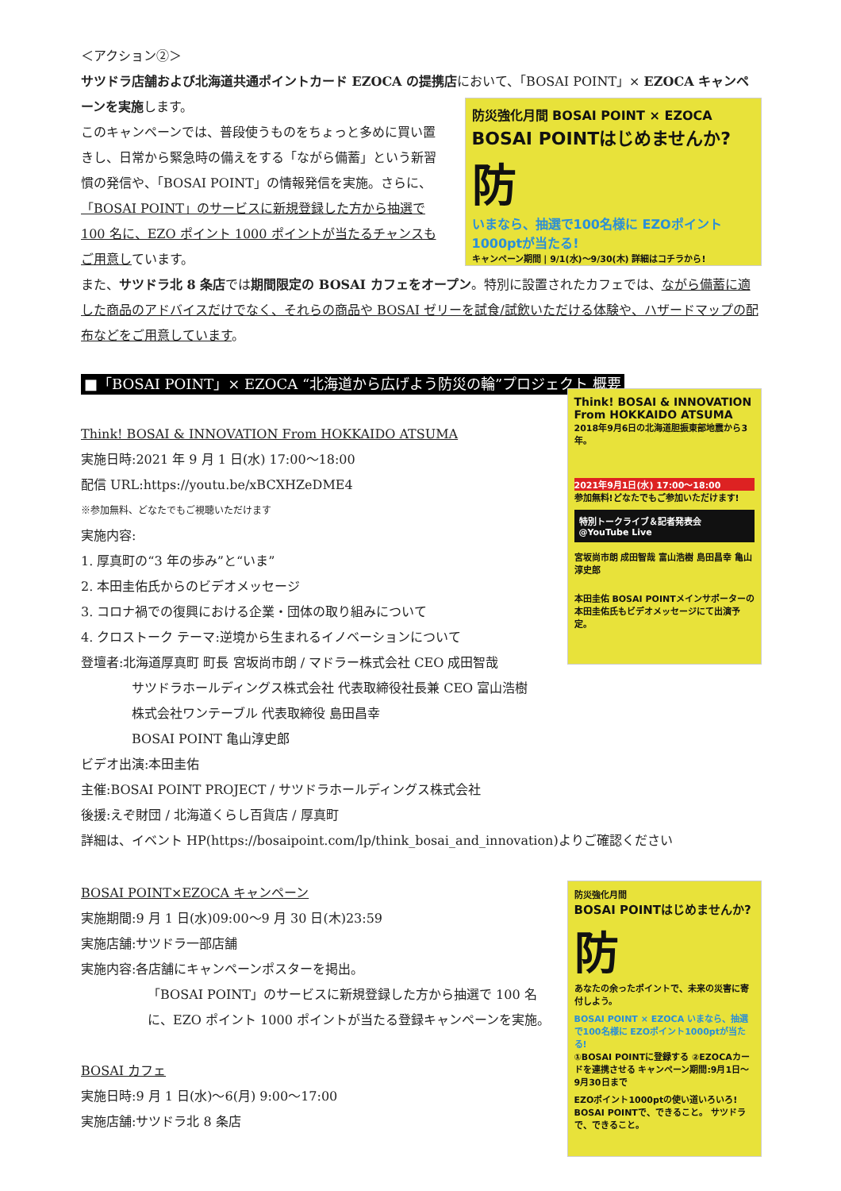＜アクション②＞
サツドラ店舗および北海道共通ポイントカード EZOCA の提携店において、「BOSAI POINT」× EZOCA キャンペーンを実施します。
このキャンペーンでは、普段使うものをちょっと多めに買い置きし、日常から緊急時の備えをする「ながら備蓄」という新習慣の発信や、「BOSAI POINT」の情報発信を実施。さらに、「BOSAI POINT」のサービスに新規登録した方から抽選で 100 名に、EZO ポイント 1000 ポイントが当たるチャンスもご用意しています。
防災強化月間 BOSAI POINT × EZOCA
BOSAI POINTはじめませんか?
防
いまなら、抽選で100名様に EZOポイント 1000ptが当たる!
キャンペーン期間 | 9/1(水)～9/30(木) 詳細はコチラから!
また、サツドラ北 8 条店では期間限定の BOSAI カフェをオープン。特別に設置されたカフェでは、ながら備蓄に適した商品のアドバイスだけでなく、それらの商品や BOSAI ゼリーを試食/試飲いただける体験や、ハザードマップの配布などをご用意しています。
■「BOSAI POINT」× EZOCA “北海道から広げよう防災の輪”プロジェクト 概要
Think! BOSAI & INNOVATION From HOKKAIDO ATSUMA
実施日時:2021 年 9 月 1 日(水) 17:00～18:00
配信 URL:https://youtu.be/xBCXHZeDME4
※参加無料、どなたでもご視聴いただけます
実施内容:
1. 厚真町の“3 年の歩み”と“いま”
2. 本田圭佑氏からのビデオメッセージ
3. コロナ禍での復興における企業・団体の取り組みについて
4. クロストーク テーマ:逆境から生まれるイノベーションについて
登壇者:北海道厚真町 町長 宮坂尚市朗 / マドラー株式会社 CEO 成田智哉
サツドラホールディングス株式会社 代表取締役社長兼 CEO 富山浩樹
株式会社ワンテーブル 代表取締役 島田昌幸
BOSAI POINT 亀山淳史郎
ビデオ出演:本田圭佑
Think! BOSAI & INNOVATION From HOKKAIDO ATSUMA
2018年9月6日の北海道胆振東部地震から3年。
2021年9月1日(水) 17:00～18:00
参加無料!どなたでもご参加いただけます!
特別トークライブ＆記者発表会 @YouTube Live
宮坂尚市朗 成田智哉 富山浩樹 島田昌幸 亀山淳史郎
本田圭佑 BOSAI POINTメインサポーターの本田圭佑氏もビデオメッセージにて出演予定。
主催:BOSAI POINT PROJECT / サツドラホールディングス株式会社
後援:えぞ財団 / 北海道くらし百貨店 / 厚真町
詳細は、イベント HP(https://bosaipoint.com/lp/think_bosai_and_innovation)よりご確認ください
BOSAI POINT×EZOCA キャンペーン
実施期間:9 月 1 日(水)09:00～9 月 30 日(木)23:59
実施店舗:サツドラ一部店舗
実施内容:各店舗にキャンペーンポスターを掲出。
「BOSAI POINT」のサービスに新規登録した方から抽選で 100 名に、EZO ポイント 1000 ポイントが当たる登録キャンペーンを実施。
BOSAI カフェ
実施日時:9 月 1 日(水)～6(月) 9:00～17:00
実施店舗:サツドラ北 8 条店
防災強化月間
BOSAI POINTはじめませんか?
防
あなたの余ったポイントで、未来の災害に寄付しよう。
BOSAI POINT × EZOCA いまなら、抽選で100名様に EZOポイント1000ptが当たる!
①BOSAI POINTに登録する ②EZOCAカードを連携させる キャンペーン期間:9月1日～9月30日まで
EZOポイント1000ptの使い道いろいろ!
BOSAI POINTで、できること。 サツドラで、できること。